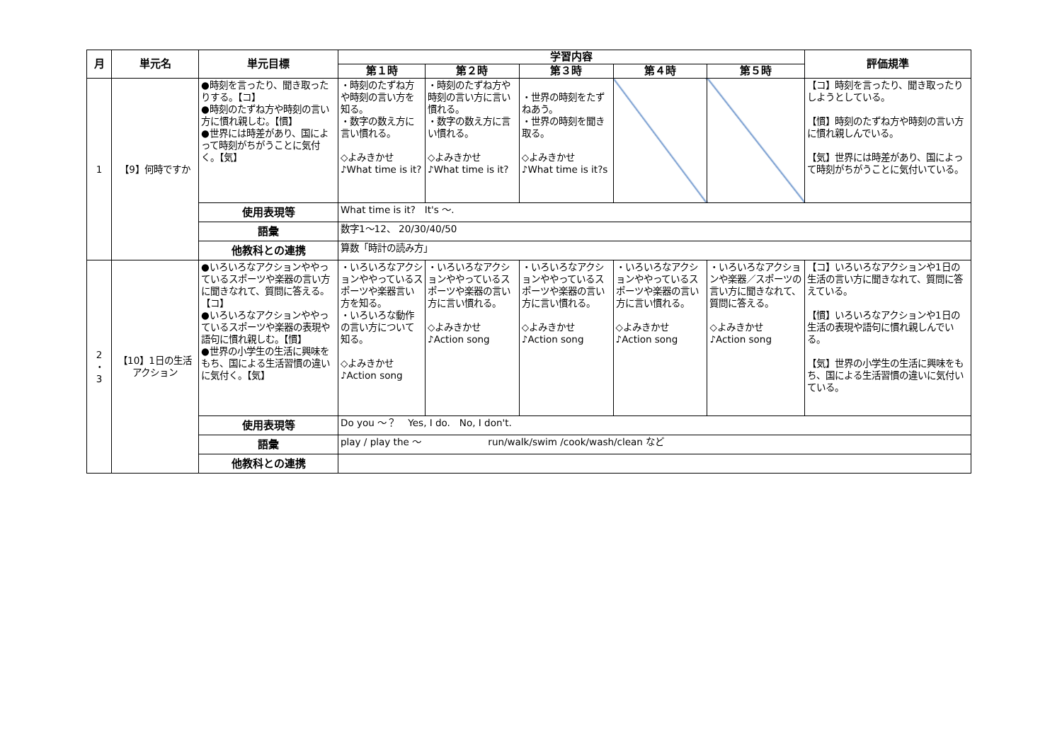| 月 | 単元名 | 単元目標 | 学習内容 | | | | | 評価規準 |
| --- | --- | --- | --- | --- | --- | --- | --- | --- |
| | | | 第１時 | 第２時 | 第３時 | 第４時 | 第５時 | |
| 1 | 【9】何時ですか | ●時刻を言ったり、聞き取ったりする。【コ】 ●時刻のたずね方や時刻の言い方に慣れ親しむ。【慣】 ●世界には時差があり、国によって時刻がちがうことに気付く。【気】 | ・時刻のたずね方や時刻の言い方を知る。 ・数字の数え方に言い慣れる。 ◇よみきかせ ♪What time is it? | ・時刻のたずね方や時刻の言い方に言い慣れる。 ・数字の数え方に言い慣れる。 ◇よみきかせ ♪What time is it? | ・世界の時刻をたずねあう。 ・世界の時刻を聞き取る。 ◇よみきかせ ♪What time is it?s | | | 【コ】時刻を言ったり、聞き取ったりしようとしている。 【慣】時刻のたずね方や時刻の言い方に慣れ親しんでいる。 【気】世界には時差があり、国によって時刻がちがうことに気付いている。 |
| | | 使用表現等 | What time is it? It's 〜. | | | | | |
| | | 語彙 | 数字1〜12、 20/30/40/50 | | | | | |
| | | 他教科との連携 | 算数「時計の読み方」 | | | | | |
| 2 ・ 3 | 【10】1日の生活 アクション | ●いろいろなアクションややっているスポーツや楽器の言い方に聞きなれて、質問に答える。【コ】 ●いろいろなアクションややっているスポーツや楽器の表現や語句に慣れ親しむ。【慣】 ●世界の小学生の生活に興味をもち、国による生活習慣の違いに気付く。【気】 | ・いろいろなアクションややっているスポーツや楽器言い方を知る。 ・いろいろな動作の言い方について知る。 ◇よみきかせ ♪Action song | ・いろいろなアクションややっているスポーツや楽器の言い方に言い慣れる。 ◇よみきかせ ♪Action song | ・いろいろなアクションややっているスポーツや楽器の言い方に言い慣れる。 ◇よみきかせ ♪Action song | ・いろいろなアクションややっているスポーツや楽器の言い方に言い慣れる。 ◇よみきかせ ♪Action song | ・いろいろなアクションや楽器／スポーツの言い方に聞きなれて、質問に答える。 ◇よみきかせ ♪Action song | 【コ】いろいろなアクションや1日の生活の言い方に聞きなれて、質問に答えている。 【慣】いろいろなアクションや1日の生活の表現や語句に慣れ親しんでいる。 【気】世界の小学生の生活に興味をもち、国による生活習慣の違いに気付いている。 |
| | | 使用表現等 | Do you 〜？ Yes, I do. No, I don't. | | | | | |
| | | 語彙 | play / play the 〜 run/walk/swim /cook/wash/clean など | | | | | |
| | | 他教科との連携 | | | | | | |